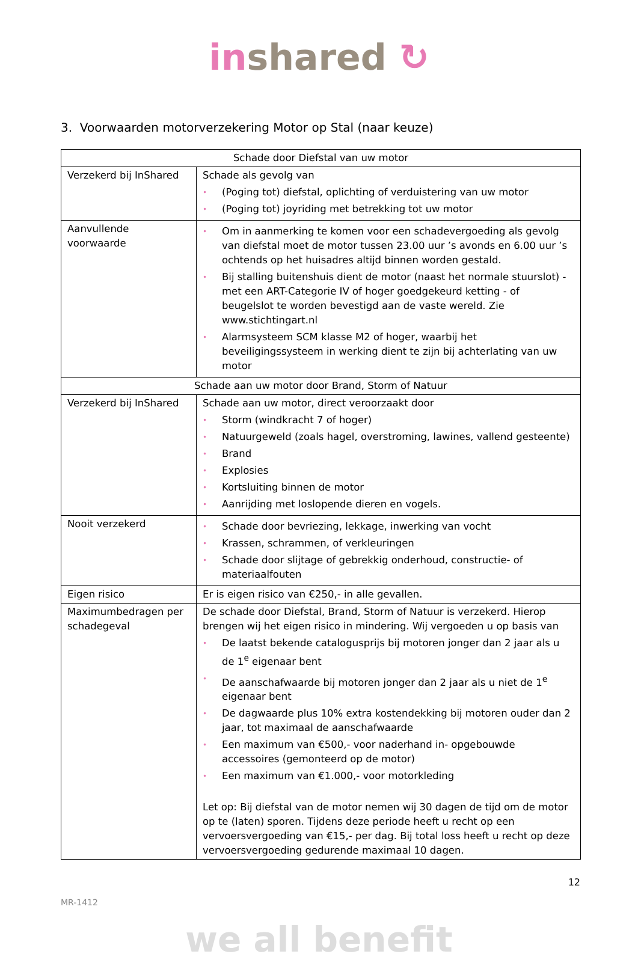in shared ↻
3. Voorwaarden motorverzekering Motor op Stal (naar keuze)
| Schade door Diefstal van uw motor | |
| --- | --- |
| Verzekerd bij InShared | Schade als gevolg van • (Poging tot) diefstal, oplichting of verduistering van uw motor • (Poging tot) joyriding met betrekking tot uw motor |
| Aanvullende voorwaarde | • Om in aanmerking te komen voor een schadevergoeding als gevolg van diefstal moet de motor tussen 23.00 uur ’s avonds en 6.00 uur ’s ochtends op het huisadres altijd binnen worden gestald. • Bij stalling buitenshuis dient de motor (naast het normale stuurslot) - met een ART-Categorie IV of hoger goedgekeurd ketting - of beugelslot te worden bevestigd aan de vaste wereld. Zie www.stichtingart.nl • Alarmsysteem SCM klasse M2 of hoger, waarbij het beveiligingssysteem in werking dient te zijn bij achterlating van uw motor |
| Schade aan uw motor door Brand, Storm of Natuur | |
| Verzekerd bij InShared | Schade aan uw motor, direct veroorzaakt door • Storm (windkracht 7 of hoger) • Natuurgeweld (zoals hagel, overstroming, lawines, vallend gesteente) • Brand • Explosies • Kortsluiting binnen de motor • Aanrijding met loslopende dieren en vogels. |
| Nooit verzekerd | • Schade door bevriezing, lekkage, inwerking van vocht • Krassen, schrammen, of verkleuringen • Schade door slijtage of gebrekkig onderhoud, constructie- of materiaalfouten |
| Eigen risico | Er is eigen risico van €250,- in alle gevallen. |
| Maximumbedragen per schadegeval | De schade door Diefstal, Brand, Storm of Natuur is verzekerd. Hierop brengen wij het eigen risico in mindering. Wij vergoeden u op basis van • De laatst bekende catalogusprijs bij motoren jonger dan 2 jaar als u de 1<sup>e</sup> eigenaar bent • De aanschafwaarde bij motoren jonger dan 2 jaar als u niet de 1<sup>e</sup> eigenaar bent • De dagwaarde plus 10% extra kostendekking bij motoren ouder dan 2 jaar, tot maximaal de aanschafwaarde • Een maximum van €500,- voor naderhand in- opgebouwde accessoires (gemonteerd op de motor) • Een maximum van €1.000,- voor motorkleding Let op: Bij diefstal van de motor nemen wij 30 dagen de tijd om de motor op te (laten) sporen. Tijdens deze periode heeft u recht op een vervoersvergoeding van €15,- per dag. Bij total loss heeft u recht op deze vervoersvergoeding gedurende maximaal 10 dagen. |
12
MR-1412
we all benefit